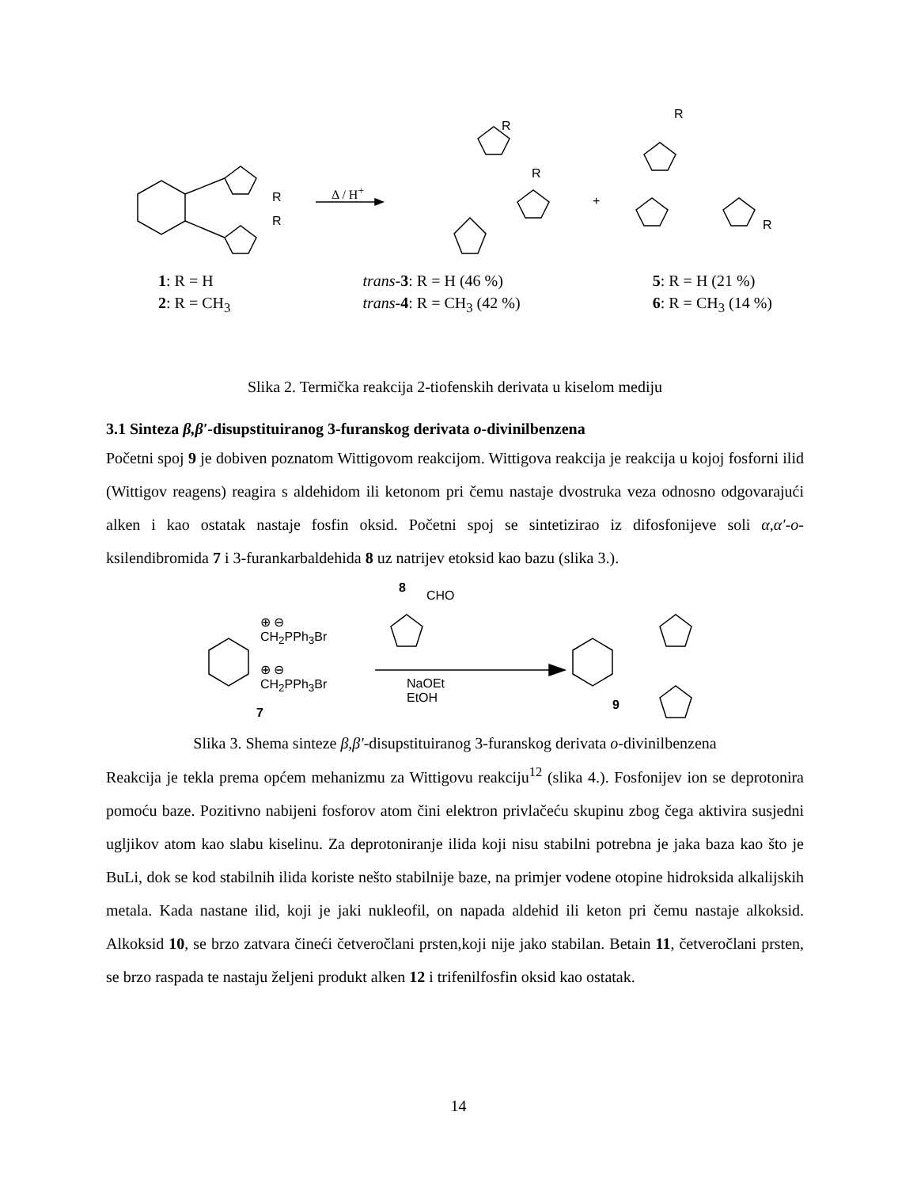R
R
Δ / H<sup>+</sup>
R
R
+
R
R
1: R = H
2: R = CH<sub>3</sub>
trans-3: R = H (46 %)
trans-4: R = CH<sub>3</sub> (42 %)
5: R = H (21 %)
6: R = CH<sub>3</sub> (14 %)
Slika 2. Termička reakcija 2-tiofenskih derivata u kiselom mediju
3.1 Sinteza β,β′-disupstituiranog 3-furanskog derivata o-divinilbenzena
Početni spoj 9 je dobiven poznatom Wittigovom reakcijom. Wittigova reakcija je reakcija u kojoj fosforni ilid (Wittigov reagens) reagira s aldehidom ili ketonom pri čemu nastaje dvostruka veza odnosno odgovarajući alken i kao ostatak nastaje fosfin oksid. Početni spoj se sintetizirao iz difosfonijeve soli α,α′-o-ksilendibromida 7 i 3-furankarbaldehida 8 uz natrijev etoksid kao bazu (slika 3.).
8
CHO
⊕ ⊖
CH<sub>2</sub>PPh<sub>3</sub>Br
⊕ ⊖
CH<sub>2</sub>PPh<sub>3</sub>Br
7
NaOEt
EtOH
9
Slika 3. Shema sinteze β,β′-disupstituiranog 3-furanskog derivata o-divinilbenzena
Reakcija je tekla prema općem mehanizmu za Wittigovu reakciju<sup>12</sup> (slika 4.). Fosfonijev ion se deprotonira pomoću baze. Pozitivno nabijeni fosforov atom čini elektron privlačeću skupinu zbog čega aktivira susjedni ugljikov atom kao slabu kiselinu. Za deprotoniranje ilida koji nisu stabilni potrebna je jaka baza kao što je BuLi, dok se kod stabilnih ilida koriste nešto stabilnije baze, na primjer vodene otopine hidroksida alkalijskih metala. Kada nastane ilid, koji je jaki nukleofil, on napada aldehid ili keton pri čemu nastaje alkoksid. Alkoksid 10, se brzo zatvara čineći četveročlani prsten,koji nije jako stabilan. Betain 11, četveročlani prsten, se brzo raspada te nastaju željeni produkt alken 12 i trifenilfosfin oksid kao ostatak.
14